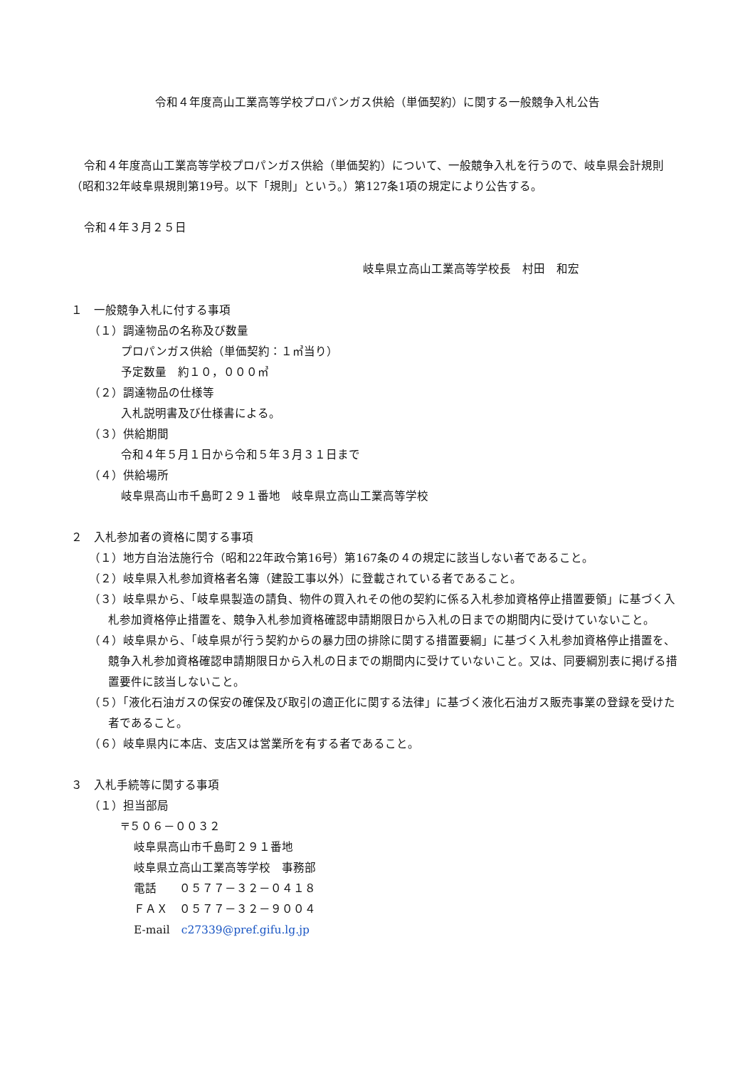令和４年度高山工業高等学校プロパンガス供給（単価契約）に関する一般競争入札公告
令和４年度高山工業高等学校プロパンガス供給（単価契約）について、一般競争入札を行うので、岐阜県会計規則（昭和32年岐阜県規則第19号。以下「規則」という。）第127条1項の規定により公告する。
令和４年３月２５日
岐阜県立高山工業高等学校長　村田　和宏
１　一般競争入札に付する事項
（１）調達物品の名称及び数量
プロパンガス供給（単価契約：１㎥当り）
予定数量　約１０，０００㎥
（２）調達物品の仕様等
入札説明書及び仕様書による。
（３）供給期間
令和４年５月１日から令和５年３月３１日まで
（４）供給場所
岐阜県高山市千島町２９１番地　岐阜県立高山工業高等学校
２　入札参加者の資格に関する事項
（１）地方自治法施行令（昭和22年政令第16号）第167条の４の規定に該当しない者であること。
（２）岐阜県入札参加資格者名簿（建設工事以外）に登載されている者であること。
（３）岐阜県から、「岐阜県製造の請負、物件の買入れその他の契約に係る入札参加資格停止措置要領」に基づく入札参加資格停止措置を、競争入札参加資格確認申請期限日から入札の日までの期間内に受けていないこと。
（４）岐阜県から、「岐阜県が行う契約からの暴力団の排除に関する措置要綱」に基づく入札参加資格停止措置を、競争入札参加資格確認申請期限日から入札の日までの期間内に受けていないこと。又は、同要綱別表に掲げる措置要件に該当しないこと。
（５）「液化石油ガスの保安の確保及び取引の適正化に関する法律」に基づく液化石油ガス販売事業の登録を受けた者であること。
（６）岐阜県内に本店、支店又は営業所を有する者であること。
３　入札手続等に関する事項
（１）担当部局
〒５０６－００３２
岐阜県高山市千島町２９１番地
岐阜県立高山工業高等学校　事務部
電話　　０５７７－３２－０４１８
ＦＡＸ　０５７７－３２－９００４
E-mail　c27339@pref.gifu.lg.jp